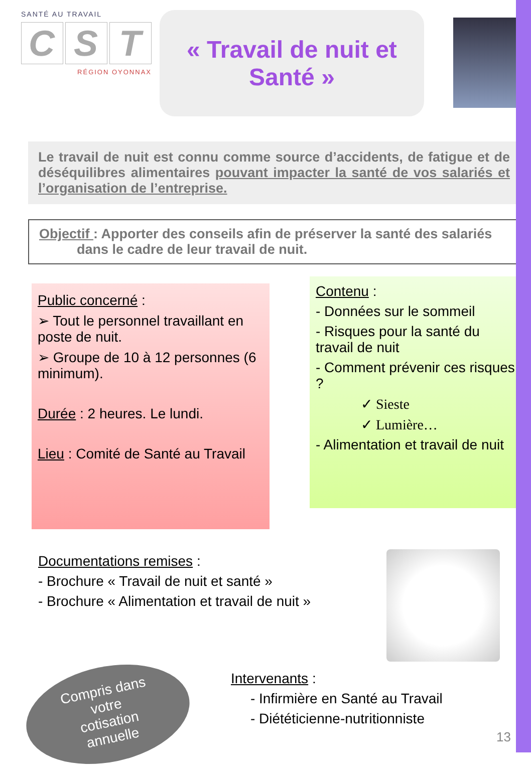SANTÉ AU TRAVAIL
C S T
RÉGION OYONNAX
« Travail de nuit et
Santé »
Le travail de nuit est connu comme source d’accidents, de fatigue et de déséquilibres alimentaires pouvant impacter la santé de vos salariés et l’organisation de l’entreprise.
Objectif : Apporter des conseils afin de préserver la santé des salariés
dans le cadre de leur travail de nuit.
Public concerné :
➢ Tout le personnel travaillant en poste de nuit.
➢ Groupe de 10 à 12 personnes (6 minimum).
Durée : 2 heures. Le lundi.
Lieu : Comité de Santé au Travail
Contenu :
- Données sur le sommeil
- Risques pour la santé du travail de nuit
- Comment prévenir ces risques ?
✓ Sieste
✓ Lumière…
- Alimentation et travail de nuit
Documentations remises :
- Brochure « Travail de nuit et santé »
- Brochure « Alimentation et travail de nuit »
Compris dans
votre
cotisation
annuelle
Intervenants :
- Infirmière en Santé au Travail
- Diététicienne-nutritionniste
13